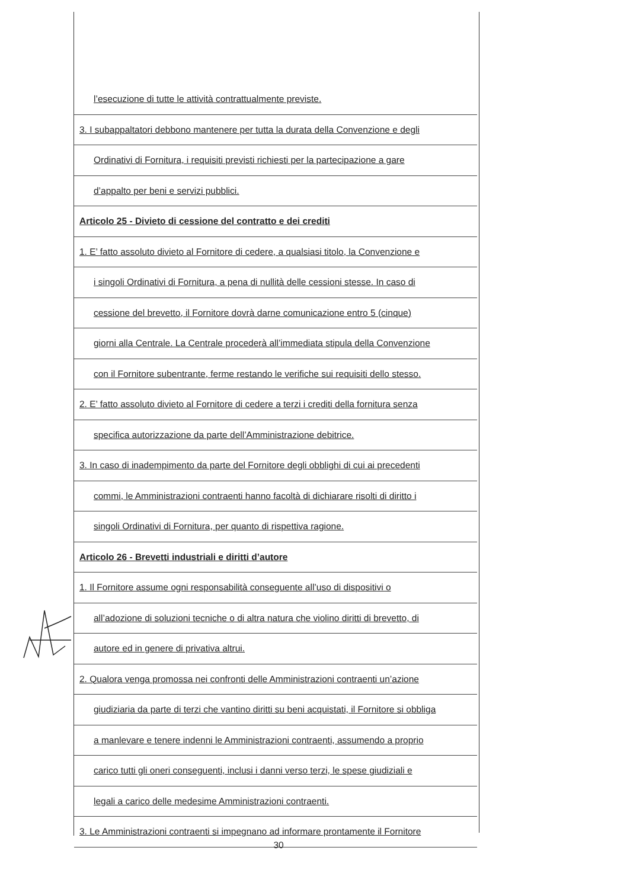l’esecuzione di tutte le attività contrattualmente previste.
3. I subappaltatori debbono mantenere per tutta la durata della Convenzione e degli
Ordinativi di Fornitura, i requisiti previsti richiesti per la partecipazione a gare
d’appalto per beni e servizi pubblici.
Articolo 25 - Divieto di cessione del contratto e dei crediti
1. E’ fatto assoluto divieto al Fornitore di cedere, a qualsiasi titolo, la Convenzione e
i singoli Ordinativi di Fornitura, a pena di nullità delle cessioni stesse. In caso di
cessione del brevetto, il Fornitore dovrà darne comunicazione entro 5 (cinque)
giorni alla Centrale. La Centrale procederà all’immediata stipula della Convenzione
con il Fornitore subentrante, ferme restando le verifiche sui requisiti dello stesso.
2. E’ fatto assoluto divieto al Fornitore di cedere a terzi i crediti della fornitura senza
specifica autorizzazione da parte dell’Amministrazione debitrice.
3. In caso di inadempimento da parte del Fornitore degli obblighi di cui ai precedenti
commi, le Amministrazioni contraenti hanno facoltà di dichiarare risolti di diritto i
singoli Ordinativi di Fornitura, per quanto di rispettiva ragione.
Articolo 26 - Brevetti industriali e diritti d’autore
1. Il Fornitore assume ogni responsabilità conseguente all’uso di dispositivi o
all’adozione di soluzioni tecniche o di altra natura che violino diritti di brevetto, di
autore ed in genere di privativa altrui.
2. Qualora venga promossa nei confronti delle Amministrazioni contraenti un’azione
giudiziaria da parte di terzi che vantino diritti su beni acquistati, il Fornitore si obbliga
a manlevare e tenere indenni le Amministrazioni contraenti, assumendo a proprio
carico tutti gli oneri conseguenti, inclusi i danni verso terzi, le spese giudiziali e
legali a carico delle medesime Amministrazioni contraenti.
3. Le Amministrazioni contraenti si impegnano ad informare prontamente il Fornitore
30